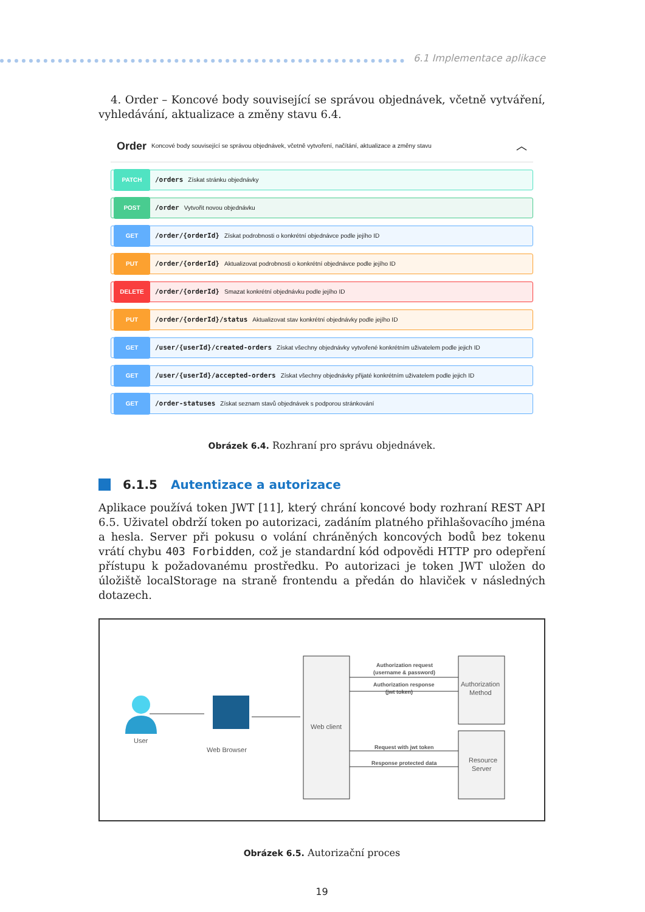6.1 Implementace aplikace
4. Order – Koncové body související se správou objednávek, včetně vytváření, vyhledávání, aktualizace a změny stavu 6.4.
Order Koncové body související se správou objednávek, včetně vytvoření, načítání, aktualizace a změny stavu ︿
PATCH /orders Získat stránku objednávky
POST /order Vytvořit novou objednávku
GET /order/{orderId} Získat podrobnosti o konkrétní objednávce podle jejího ID
PUT /order/{orderId} Aktualizovat podrobnosti o konkrétní objednávce podle jejího ID
DELETE /order/{orderId} Smazat konkrétní objednávku podle jejího ID
PUT /order/{orderId}/status Aktualizovat stav konkrétní objednávky podle jejího ID
GET /user/{userId}/created-orders Získat všechny objednávky vytvořené konkrétním uživatelem podle jejich ID
GET /user/{userId}/accepted-orders Získat všechny objednávky přijaté konkrétním uživatelem podle jejich ID
GET /order-statuses Získat seznam stavů objednávek s podporou stránkování
Obrázek 6.4. Rozhraní pro správu objednávek.
6.1.5 Autentizace a autorizace
Aplikace používá token JWT [11], který chrání koncové body rozhraní REST API 6.5. Uživatel obdrží token po autorizaci, zadáním platného přihlašovacího jména a hesla. Server při pokusu o volání chráněných koncových bodů bez tokenu vrátí chybu 403 Forbidden, což je standardní kód odpovědi HTTP pro odepření přístupu k požadovanému prostředku. Po autorizaci je token JWT uložen do úložiště localStorage na straně frontendu a předán do hlaviček v následných dotazech.
User
Web Browser
Web client
Authorization
Method
Resource
Server
Authorization request
(username & password)
Authorization response
(jwt token)
Request with jwt token
Response protected data
Obrázek 6.5. Autorizační proces
19